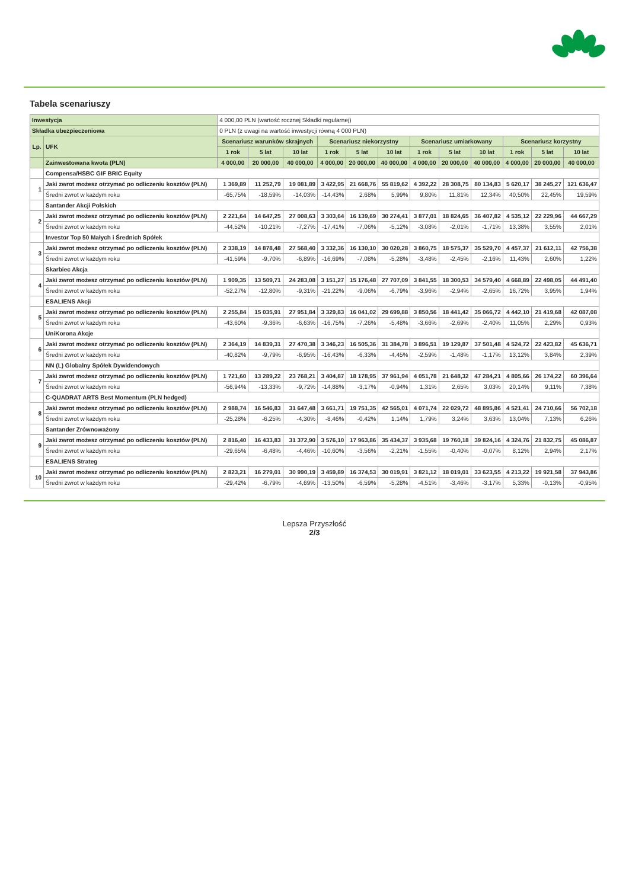Tabela scenariuszy
| Inwestycja | | 4 000,00 PLN (wartość rocznej Składki regularnej) | | | | | | | | | | | |
| Składka ubezpieczeniowa | | 0 PLN (z uwagi na wartość inwestycji równą 4 000 PLN) | | | | | | | | | | | |
| Lp. | UFK | Scenariusz warunków skrajnych | | | Scenariusz niekorzystny | | | Scenariusz umiarkowany | | | Scenariusz korzystny | | |
| | | 1 rok | 5 lat | 10 lat | 1 rok | 5 lat | 10 lat | 1 rok | 5 lat | 10 lat | 1 rok | 5 lat | 10 lat |
| | Zainwestowana kwota (PLN) | 4 000,00 | 20 000,00 | 40 000,00 | 4 000,00 | 20 000,00 | 40 000,00 | 4 000,00 | 20 000,00 | 40 000,00 | 4 000,00 | 20 000,00 | 40 000,00 |
| | Compensa/HSBC GIF BRIC Equity | | | | | | | | | | | | |
| 1 | Jaki zwrot możesz otrzymać po odliczeniu kosztów (PLN) | 1 369,89 | 11 252,79 | 19 081,89 | 3 422,95 | 21 668,76 | 55 819,62 | 4 392,22 | 28 308,75 | 80 134,83 | 5 620,17 | 38 245,27 | 121 636,47 |
| | Średni zwrot w każdym roku | -65,75% | -18,59% | -14,03% | -14,43% | 2,68% | 5,99% | 9,80% | 11,81% | 12,34% | 40,50% | 22,45% | 19,59% |
| | Santander Akcji Polskich | | | | | | | | | | | | |
| 2 | Jaki zwrot możesz otrzymać po odliczeniu kosztów (PLN) | 2 221,64 | 14 647,25 | 27 008,63 | 3 303,64 | 16 139,69 | 30 274,41 | 3 877,01 | 18 824,65 | 36 407,82 | 4 535,12 | 22 229,96 | 44 667,29 |
| | Średni zwrot w każdym roku | -44,52% | -10,21% | -7,27% | -17,41% | -7,06% | -5,12% | -3,08% | -2,01% | -1,71% | 13,38% | 3,55% | 2,01% |
| | Investor Top 50 Małych i Średnich Spółek | | | | | | | | | | | | |
| 3 | Jaki zwrot możesz otrzymać po odliczeniu kosztów (PLN) | 2 338,19 | 14 878,48 | 27 568,40 | 3 332,36 | 16 130,10 | 30 020,28 | 3 860,75 | 18 575,37 | 35 529,70 | 4 457,37 | 21 612,11 | 42 756,38 |
| | Średni zwrot w każdym roku | -41,59% | -9,70% | -6,89% | -16,69% | -7,08% | -5,28% | -3,48% | -2,45% | -2,16% | 11,43% | 2,60% | 1,22% |
| | Skarbiec Akcja | | | | | | | | | | | | |
| 4 | Jaki zwrot możesz otrzymać po odliczeniu kosztów (PLN) | 1 909,35 | 13 509,71 | 24 283,08 | 3 151,27 | 15 176,48 | 27 707,09 | 3 841,55 | 18 300,53 | 34 579,40 | 4 668,89 | 22 498,05 | 44 491,40 |
| | Średni zwrot w każdym roku | -52,27% | -12,80% | -9,31% | -21,22% | -9,06% | -6,79% | -3,96% | -2,94% | -2,65% | 16,72% | 3,95% | 1,94% |
| | ESALIENS Akcji | | | | | | | | | | | | |
| 5 | Jaki zwrot możesz otrzymać po odliczeniu kosztów (PLN) | 2 255,84 | 15 035,91 | 27 951,84 | 3 329,83 | 16 041,02 | 29 699,88 | 3 850,56 | 18 441,42 | 35 066,72 | 4 442,10 | 21 419,68 | 42 087,08 |
| | Średni zwrot w każdym roku | -43,60% | -9,36% | -6,63% | -16,75% | -7,26% | -5,48% | -3,66% | -2,69% | -2,40% | 11,05% | 2,29% | 0,93% |
| | UniKorona Akcje | | | | | | | | | | | | |
| 6 | Jaki zwrot możesz otrzymać po odliczeniu kosztów (PLN) | 2 364,19 | 14 839,31 | 27 470,38 | 3 346,23 | 16 505,36 | 31 384,78 | 3 896,51 | 19 129,87 | 37 501,48 | 4 524,72 | 22 423,82 | 45 636,71 |
| | Średni zwrot w każdym roku | -40,82% | -9,79% | -6,95% | -16,43% | -6,33% | -4,45% | -2,59% | -1,48% | -1,17% | 13,12% | 3,84% | 2,39% |
| | NN (L) Globalny Spółek Dywidendowych | | | | | | | | | | | | |
| 7 | Jaki zwrot możesz otrzymać po odliczeniu kosztów (PLN) | 1 721,60 | 13 289,22 | 23 768,21 | 3 404,87 | 18 178,95 | 37 961,94 | 4 051,78 | 21 648,32 | 47 284,21 | 4 805,66 | 26 174,22 | 60 396,64 |
| | Średni zwrot w każdym roku | -56,94% | -13,33% | -9,72% | -14,88% | -3,17% | -0,94% | 1,31% | 2,65% | 3,03% | 20,14% | 9,11% | 7,38% |
| | C-QUADRAT ARTS Best Momentum (PLN hedged) | | | | | | | | | | | | |
| 8 | Jaki zwrot możesz otrzymać po odliczeniu kosztów (PLN) | 2 988,74 | 16 546,83 | 31 647,48 | 3 661,71 | 19 751,35 | 42 565,01 | 4 071,74 | 22 029,72 | 48 895,86 | 4 521,41 | 24 710,66 | 56 702,18 |
| | Średni zwrot w każdym roku | -25,28% | -6,25% | -4,30% | -8,46% | -0,42% | 1,14% | 1,79% | 3,24% | 3,63% | 13,04% | 7,13% | 6,26% |
| | Santander Zrównoważony | | | | | | | | | | | | |
| 9 | Jaki zwrot możesz otrzymać po odliczeniu kosztów (PLN) | 2 816,40 | 16 433,83 | 31 372,90 | 3 576,10 | 17 963,86 | 35 434,37 | 3 935,68 | 19 760,18 | 39 824,16 | 4 324,76 | 21 832,75 | 45 086,87 |
| | Średni zwrot w każdym roku | -29,65% | -6,48% | -4,46% | -10,60% | -3,56% | -2,21% | -1,55% | -0,40% | -0,07% | 8,12% | 2,94% | 2,17% |
| | ESALIENS Strateg | | | | | | | | | | | | |
| 10 | Jaki zwrot możesz otrzymać po odliczeniu kosztów (PLN) | 2 823,21 | 16 279,01 | 30 990,19 | 3 459,89 | 16 374,53 | 30 019,91 | 3 821,12 | 18 019,01 | 33 623,55 | 4 213,22 | 19 921,58 | 37 943,86 |
| | Średni zwrot w każdym roku | -29,42% | -6,79% | -4,69% | -13,50% | -6,59% | -5,28% | -4,51% | -3,46% | -3,17% | 5,33% | -0,13% | -0,95% |
Lepsza Przyszłość
2/3